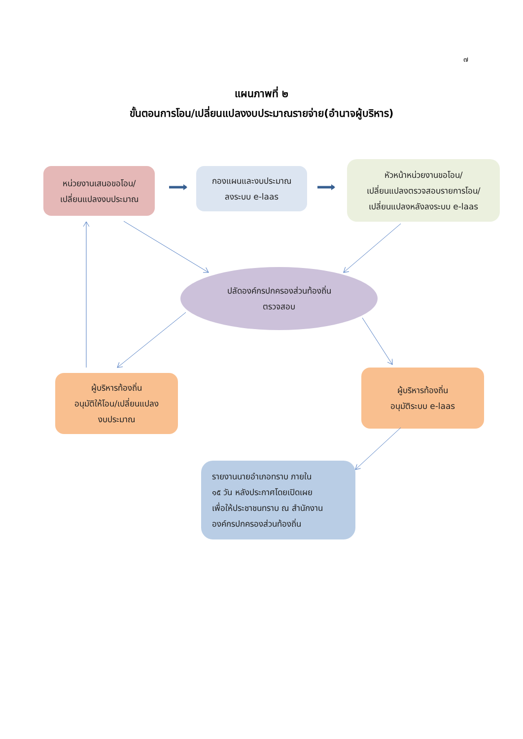๗
แผนภาพที่ ๒
ขั้นตอนการโอน/เปลี่ยนแปลงงบประมาณรายจ่าย(อำนาจผู้บริหาร)
หน่วยงานเสนอขอโอน/
เปลี่ยนแปลงงบประมาณ
กองแผนและงบประมาณ
ลงระบบ e-laas
หัวหน้าหน่วยงานขอโอน/
เปลี่ยนแปลงตรวจสอบรายการโอน/
เปลี่ยนแปลงหลังลงระบบ e-laas
ปลัดองค์กรปกครองส่วนท้องถิ่น
ตรวจสอบ
ผู้บริหารท้องถิ่น
อนุมัติให้โอน/เปลี่ยนแปลง
งบประมาณ
ผู้บริหารท้องถิ่น
อนุมัติระบบ e-laas
รายงานนายอำเภอทราบ ภายใน
๑๕ วัน หลังประกาศโดยเปิดเผย
เพื่อให้ประชาชนทราบ ณ สำนักงาน
องค์กรปกครองส่วนท้องถิ่น